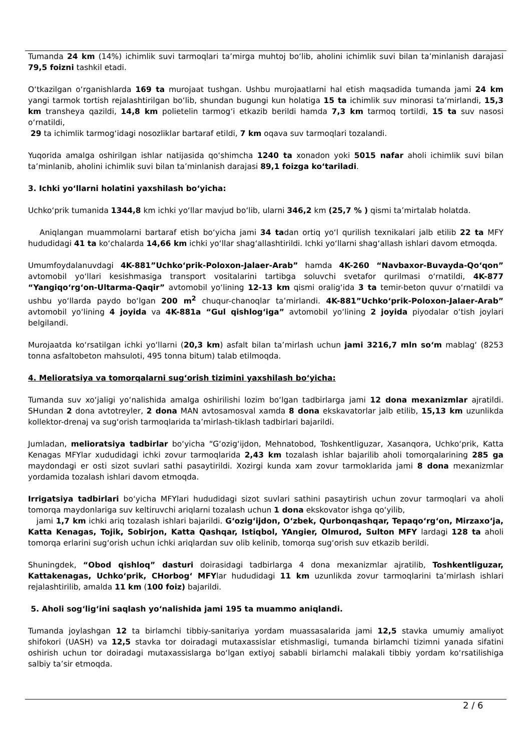Tumanda 24 km (14%) ichimlik suvi tarmoqlari ta’mirga muhtoj bo‘lib, aholini ichimlik suvi bilan ta’minlanish darajasi 79,5 foizni tashkil etadi.
O‘tkazilgan o‘rganishlarda 169 ta murojaat tushgan. Ushbu murojaatlarni hal etish maqsadida tumanda jami 24 km yangi tarmok tortish rejalashtirilgan bo‘lib, shundan bugungi kun holatiga 15 ta ichimlik suv minorasi ta’mirlandi, 15,3 km transheya qazildi, 14,8 km polietelin tarmog‘i etkazib berildi hamda 7,3 km tarmoq tortildi, 15 ta suv nasosi o‘rnatildi,
29 ta ichimlik tarmog‘idagi nosozliklar bartaraf etildi, 7 km oqava suv tarmoqlari tozalandi.
Yuqorida amalga oshirilgan ishlar natijasida qo‘shimcha 1240 ta xonadon yoki 5015 nafar aholi ichimlik suvi bilan ta’minlanib, aholini ichimlik suvi bilan ta’minlanish darajasi 89,1 foizga ko‘tariladi.
3. Ichki yo‘llarni holatini yaxshilash bo‘yicha:
Uchko‘prik tumanida 1344,8 km ichki yo‘llar mavjud bo‘lib, ularni 346,2 km (25,7 % ) qismi ta’mirtalab holatda.
Aniqlangan muammolarni bartaraf etish bo‘yicha jami 34 tadan ortiq yo‘l qurilish texnikalari jalb etilib 22 ta MFY hududidagi 41 ta ko‘chalarda 14,66 km ichki yo‘llar shag‘allashtirildi. Ichki yo‘llarni shag‘allash ishlari davom etmoqda.
Umumfoydalanuvdagi 4K-881”Uchko‘prik-Poloxon-Jalaer-Arab” hamda 4K-260 “Navbaxor-Buvayda-Qo‘qon” avtomobil yo‘llari kesishmasiga transport vositalarini tartibga soluvchi svetafor qurilmasi o‘rnatildi, 4K-877 “Yangiqo‘rg‘on-Ultarma-Qaqir” avtomobil yo‘lining 12-13 km qismi oralig‘ida 3 ta temir-beton quvur o‘rnatildi va ushbu yo‘llarda paydo bo‘lgan 200 m<sup>2</sup> chuqur-chanoqlar ta’mirlandi. 4K-881”Uchko‘prik-Poloxon-Jalaer-Arab” avtomobil yo‘lining 4 joyida va 4K-881a “Gul qishlog‘iga” avtomobil yo‘lining 2 joyida piyodalar o‘tish joylari belgilandi.
Murojaatda ko‘rsatilgan ichki yo‘llarni (20,3 km) asfalt bilan ta’mirlash uchun jami 3216,7 mln so‘m mablag‘ (8253 tonna asfaltobeton mahsuloti, 495 tonna bitum) talab etilmoqda.
4. Melioratsiya va tomorqalarni sug‘orish tizimini yaxshilash bo‘yicha:
Tumanda suv xo‘jaligi yo‘nalishida amalga oshirilishi lozim bo‘lgan tadbirlarga jami 12 dona mexanizmlar ajratildi. SHundan 2 dona avtotreyler, 2 dona MAN avtosamosval xamda 8 dona ekskavatorlar jalb etilib, 15,13 km uzunlikda kollektor-drenaj va sug‘orish tarmoqlarida ta’mirlash-tiklash tadbirlari bajarildi.
Jumladan, melioratsiya tadbirlar bo‘yicha “G‘ozig‘ijdon, Mehnatobod, Toshkentliguzar, Xasanqora, Uchko‘prik, Katta Kenagas MFYlar xududidagi ichki zovur tarmoqlarida 2,43 km tozalash ishlar bajarilib aholi tomorqalarining 285 ga maydondagi er osti sizot suvlari sathi pasaytirildi. Xozirgi kunda xam zovur tarmoklarida jami 8 dona mexanizmlar yordamida tozalash ishlari davom etmoqda.
Irrigatsiya tadbirlari bo‘yicha MFYlari hududidagi sizot suvlari sathini pasaytirish uchun zovur tarmoqlari va aholi tomorqa maydonlariga suv keltiruvchi ariqlarni tozalash uchun 1 dona ekskovator ishga qo‘yilib,
jami 1,7 km ichki ariq tozalash ishlari bajarildi. G‘ozig‘ijdon, O‘zbek, Qurbonqashqar, Tepaqo‘rg‘on, Mirzaxo‘ja, Katta Kenagas, Tojik, Sobirjon, Katta Qashqar, Istiqbol, YAngier, Olmurod, Sulton MFY lardagi 128 ta aholi tomorqa erlarini sug‘orish uchun ichki ariqlardan suv olib kelinib, tomorqa sug‘orish suv etkazib berildi.
Shuningdek, “Obod qishloq” dasturi doirasidagi tadbirlarga 4 dona mexanizmlar ajratilib, Toshkentliguzar, Kattakenagas, Uchko‘prik, CHorbog‘ MFYlar hududidagi 11 km uzunlikda zovur tarmoqlarini ta’mirlash ishlari rejalashtirilib, amalda 11 km (100 foiz) bajarildi.
5. Aholi sog‘lig‘ini saqlash yo‘nalishida jami 195 ta muammo aniqlandi.
Tumanda joylashgan 12 ta birlamchi tibbiy-sanitariya yordam muassasalarida jami 12,5 stavka umumiy amaliyot shifokori (UASH) va 12,5 stavka tor doiradagi mutaxassislar etishmasligi, tumanda birlamchi tizimni yanada sifatini oshirish uchun tor doiradagi mutaxassislarga bo‘lgan extiyoj sababli birlamchi malakali tibbiy yordam ko‘rsatilishiga salbiy ta’sir etmoqda.
2 / 6